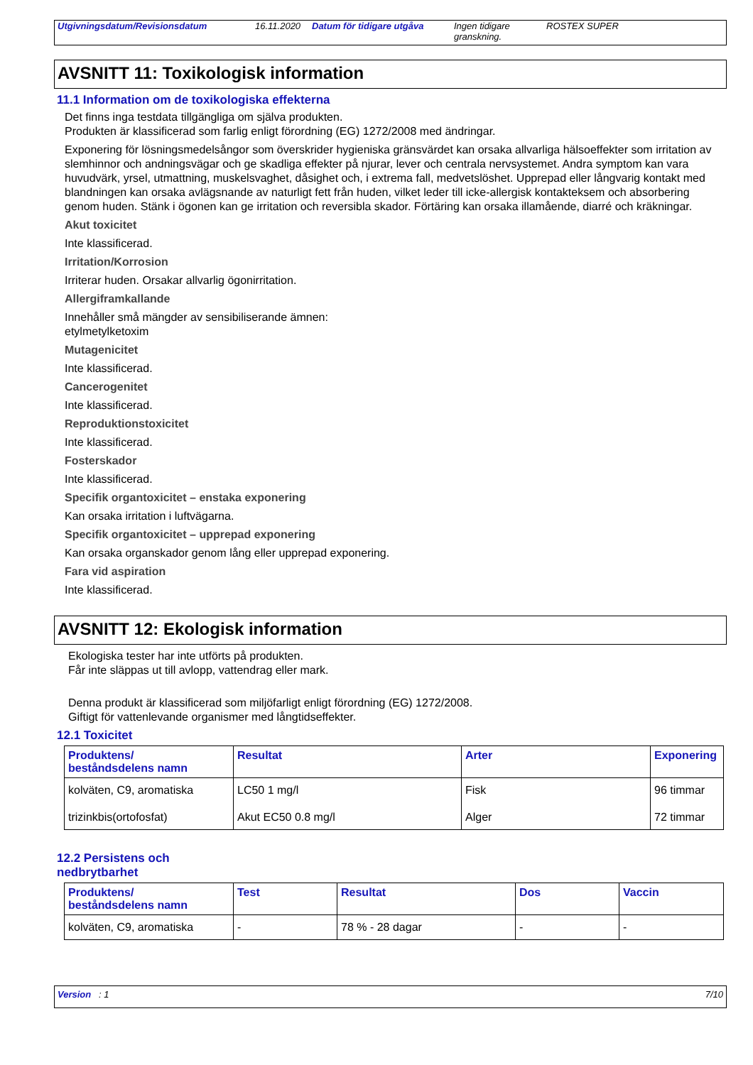Utgivningsdatum/Revisionsdatum 16.11.2020 Datum för tidigare utgåva Ingen tidigare granskning.
ROSTEX SUPER
AVSNITT 11: Toxikologisk information
11.1 Information om de toxikologiska effekterna
Det finns inga testdata tillgängliga om själva produkten.
Produkten är klassificerad som farlig enligt förordning (EG) 1272/2008 med ändringar.
Exponering för lösningsmedelsångor som överskrider hygieniska gränsvärdet kan orsaka allvarliga hälsoeffekter som irritation av slemhinnor och andningsvägar och ge skadliga effekter på njurar, lever och centrala nervsystemet. Andra symptom kan vara huvudvärk, yrsel, utmattning, muskelsvaghet, dåsighet och, i extrema fall, medvetslöshet. Upprepad eller långvarig kontakt med blandningen kan orsaka avlägsnande av naturligt fett från huden, vilket leder till icke-allergisk kontakteksem och absorbering genom huden. Stänk i ögonen kan ge irritation och reversibla skador. Förtäring kan orsaka illamående, diarré och kräkningar.
Akut toxicitet
Inte klassificerad.
Irritation/Korrosion
Irriterar huden. Orsakar allvarlig ögonirritation.
Allergiframkallande
Innehåller små mängder av sensibiliserande ämnen:
etylmetylketoxim
Mutagenicitet
Inte klassificerad.
Cancerogenitet
Inte klassificerad.
Reproduktionstoxicitet
Inte klassificerad.
Fosterskador
Inte klassificerad.
Specifik organtoxicitet – enstaka exponering
Kan orsaka irritation i luftvägarna.
Specifik organtoxicitet – upprepad exponering
Kan orsaka organskador genom lång eller upprepad exponering.
Fara vid aspiration
Inte klassificerad.
AVSNITT 12: Ekologisk information
Ekologiska tester har inte utförts på produkten.
Får inte släppas ut till avlopp, vattendrag eller mark.
Denna produkt är klassificerad som miljöfarligt enligt förordning (EG) 1272/2008.
Giftigt för vattenlevande organismer med långtidseffekter.
12.1 Toxicitet
| Produktens/ beståndsdelens namn | Resultat | Arter | Exponering |
| --- | --- | --- | --- |
| kolväten, C9, aromatiska | LC50 1 mg/l | Fisk | 96 timmar |
| trizinkbis(ortofosfat) | Akut EC50 0.8 mg/l | Alger | 72 timmar |
12.2 Persistens och
nedbrytbarhet
| Produktens/ beståndsdelens namn | Test | Resultat | Dos | Vaccin |
| --- | --- | --- | --- | --- |
| kolväten, C9, aromatiska | - | 78 % - 28 dagar | - | - |
Version : 1 7/10